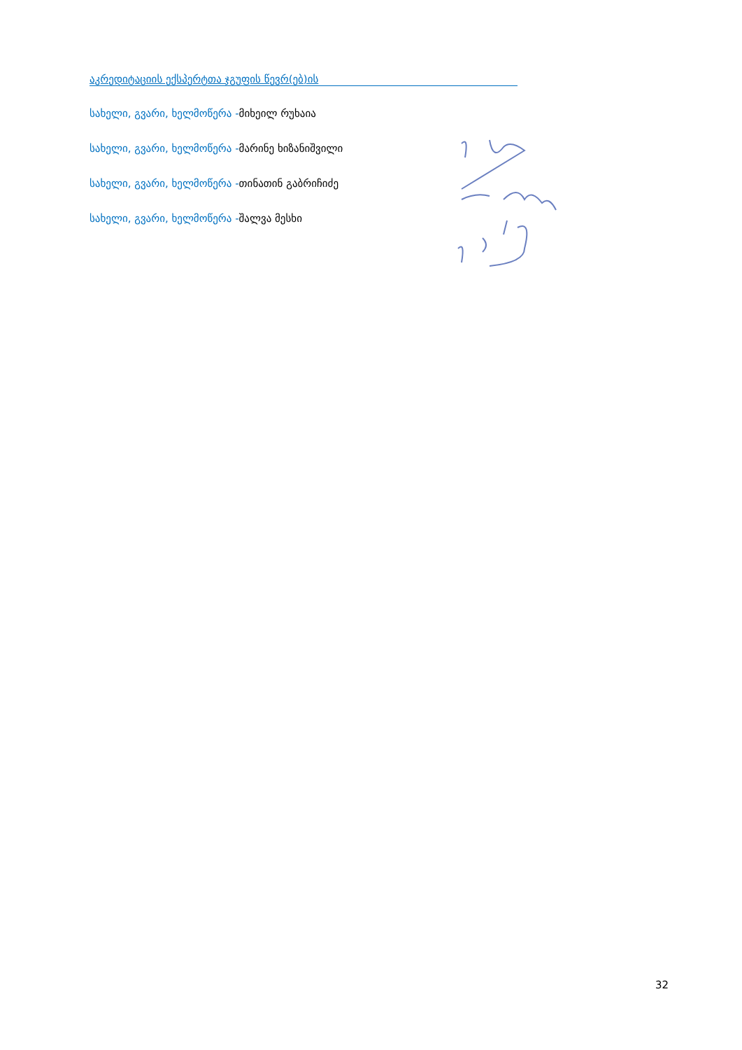აკრედიტაციის ექსპერტთა ჯგუფის წევრ(ებ)ის
სახელი, გვარი, ხელმოწერა -მიხეილ რუხაია
სახელი, გვარი, ხელმოწერა -მარინე ხიზანიშვილი
სახელი, გვარი, ხელმოწერა -თინათინ გაბრიჩიძე
სახელი, გვარი, ხელმოწერა -შალვა მესხი
32